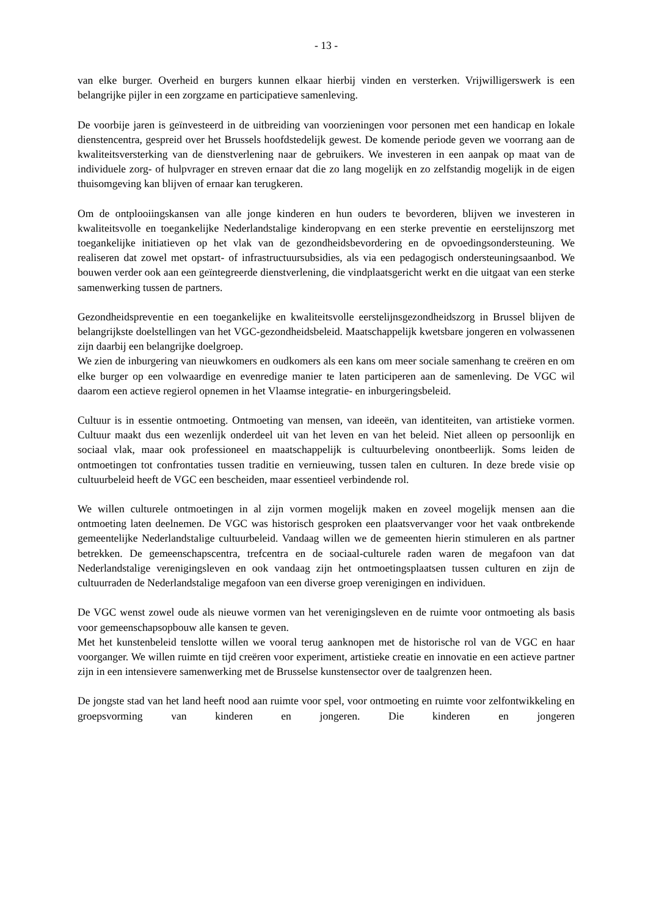- 13 -
van elke burger. Overheid en burgers kunnen elkaar hierbij vinden en versterken. Vrijwilligerswerk is een belangrijke pijler in een zorgzame en participatieve samenleving.
De voorbije jaren is geïnvesteerd in de uitbreiding van voorzieningen voor personen met een handicap en lokale dienstencentra, gespreid over het Brussels hoofdstedelijk gewest. De komende periode geven we voorrang aan de kwaliteitsversterking van de dienstverlening naar de gebruikers. We investeren in een aanpak op maat van de individuele zorg- of hulpvrager en streven ernaar dat die zo lang mogelijk en zo zelfstandig mogelijk in de eigen thuisomgeving kan blijven of ernaar kan terugkeren.
Om de ontplooiingskansen van alle jonge kinderen en hun ouders te bevorderen, blijven we investeren in kwaliteitsvolle en toegankelijke Nederlandstalige kinderopvang en een sterke preventie en eerstelijnszorg met toegankelijke initiatieven op het vlak van de gezondheidsbevordering en de opvoedingsondersteuning. We realiseren dat zowel met opstart- of infrastructuursubsidies, als via een pedagogisch ondersteuningsaanbod. We bouwen verder ook aan een geïntegreerde dienstverlening, die vindplaatsgericht werkt en die uitgaat van een sterke samenwerking tussen de partners.
Gezondheidspreventie en een toegankelijke en kwaliteitsvolle eerstelijnsgezondheidszorg in Brussel blijven de belangrijkste doelstellingen van het VGC-gezondheidsbeleid. Maatschappelijk kwetsbare jongeren en volwassenen zijn daarbij een belangrijke doelgroep.
We zien de inburgering van nieuwkomers en oudkomers als een kans om meer sociale samenhang te creëren en om elke burger op een volwaardige en evenredige manier te laten participeren aan de samenleving. De VGC wil daarom een actieve regierol opnemen in het Vlaamse integratie- en inburgeringsbeleid.
Cultuur is in essentie ontmoeting. Ontmoeting van mensen, van ideeën, van identiteiten, van artistieke vormen. Cultuur maakt dus een wezenlijk onderdeel uit van het leven en van het beleid. Niet alleen op persoonlijk en sociaal vlak, maar ook professioneel en maatschappelijk is cultuurbeleving onontbeerlijk. Soms leiden de ontmoetingen tot confrontaties tussen traditie en vernieuwing, tussen talen en culturen. In deze brede visie op cultuurbeleid heeft de VGC een bescheiden, maar essentieel verbindende rol.
We willen culturele ontmoetingen in al zijn vormen mogelijk maken en zoveel mogelijk mensen aan die ontmoeting laten deelnemen. De VGC was historisch gesproken een plaatsvervanger voor het vaak ontbrekende gemeentelijke Nederlandstalige cultuurbeleid. Vandaag willen we de gemeenten hierin stimuleren en als partner betrekken. De gemeenschapscentra, trefcentra en de sociaal-culturele raden waren de megafoon van dat Nederlandstalige verenigingsleven en ook vandaag zijn het ontmoetingsplaatsen tussen culturen en zijn de cultuurraden de Nederlandstalige megafoon van een diverse groep verenigingen en individuen.
De VGC wenst zowel oude als nieuwe vormen van het verenigingsleven en de ruimte voor ontmoeting als basis voor gemeenschapsopbouw alle kansen te geven.
Met het kunstenbeleid tenslotte willen we vooral terug aanknopen met de historische rol van de VGC en haar voorganger. We willen ruimte en tijd creëren voor experiment, artistieke creatie en innovatie en een actieve partner zijn in een intensievere samenwerking met de Brusselse kunstensector over de taalgrenzen heen.
De jongste stad van het land heeft nood aan ruimte voor spel, voor ontmoeting en ruimte voor zelfontwikkeling en groepsvorming van kinderen en jongeren. Die kinderen en jongeren